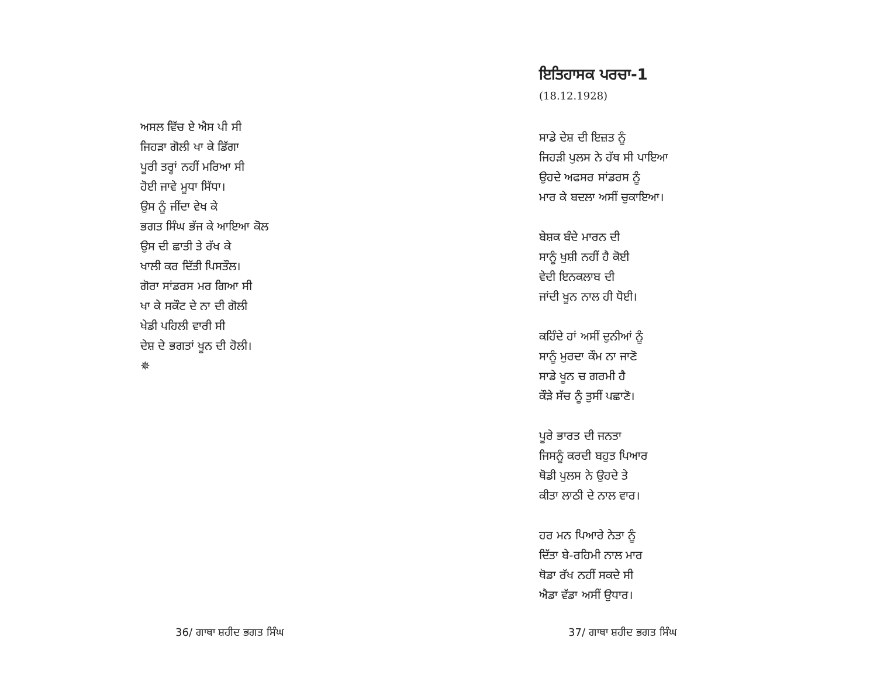ਅਸਲ ਵਿੱਚ ਏ ਐਸ ਪੀ ਸੀ
ਜਿਹੜਾ ਗੋਲੀ ਖਾ ਕੇ ਡਿੱਗਾ
ਪੂਰੀ ਤਰ੍ਹਾਂ ਨਹੀਂ ਮਰਿਆ ਸੀ
ਹੋਈ ਜਾਵੇ ਮੂਧਾ ਸਿੱਧਾ।
ਉਸ ਨੂੰ ਜੀਂਦਾ ਵੇਖ ਕੇ
ਭਗਤ ਸਿੰਘ ਭੱਜ ਕੇ ਆਇਆ ਕੋਲ
ਉਸ ਦੀ ਛਾਤੀ ਤੇ ਰੱਖ ਕੇ
ਖਾਲੀ ਕਰ ਦਿੱਤੀ ਪਿਸਤੌਲ।
ਗੋਰਾ ਸਾਂਡਰਸ ਮਰ ਗਿਆ ਸੀ
ਖਾ ਕੇ ਸਕੌਟ ਦੇ ਨਾ ਦੀ ਗੋਲੀ
ਖੇਡੀ ਪਹਿਲੀ ਵਾਰੀ ਸੀ
ਦੇਸ਼ ਦੇ ਭਗਤਾਂ ਖੂਨ ਦੀ ਹੋਲੀ।
✵
36/ ਗਾਥਾ ਸ਼ਹੀਦ ਭਗਤ ਸਿੰਘ
ਇਤਿਹਾਸਕ ਪਰਚਾ-1
(18.12.1928)
ਸਾਡੇ ਦੇਸ਼ ਦੀ ਇਜ਼ਤ ਨੂੰ
ਜਿਹੜੀ ਪੁਲਸ ਨੇ ਹੱਥ ਸੀ ਪਾਇਆ
ਉਹਦੇ ਅਫਸਰ ਸਾਂਡਰਸ ਨੂੰ
ਮਾਰ ਕੇ ਬਦਲਾ ਅਸੀਂ ਚੁਕਾਇਆ।
ਬੇਸ਼ਕ ਬੰਦੇ ਮਾਰਨ ਦੀ
ਸਾਨੂੰ ਖੁਸ਼ੀ ਨਹੀਂ ਹੈ ਕੋਈ
ਵੇਦੀ ਇਨਕਲਾਬ ਦੀ
ਜਾਂਦੀ ਖੂਨ ਨਾਲ ਹੀ ਧੋਈ।
ਕਹਿੰਦੇ ਹਾਂ ਅਸੀਂ ਦੁਨੀਆਂ ਨੂੰ
ਸਾਨੂੰ ਮੁਰਦਾ ਕੌਮ ਨਾ ਜਾਣੋ
ਸਾਡੇ ਖੂਨ ਚ ਗਰਮੀ ਹੈ
ਕੌੜੇ ਸੱਚ ਨੂੰ ਤੁਸੀਂ ਪਛਾਣੋ।
ਪੂਰੇ ਭਾਰਤ ਦੀ ਜਨਤਾ
ਜਿਸਨੂੰ ਕਰਦੀ ਬਹੁਤ ਪਿਆਰ
ਥੋਡੀ ਪੁਲਸ ਨੇ ਉਹਦੇ ਤੇ
ਕੀਤਾ ਲਾਠੀ ਦੇ ਨਾਲ ਵਾਰ।
ਹਰ ਮਨ ਪਿਆਰੇ ਨੇਤਾ ਨੂੰ
ਦਿੱਤਾ ਬੇ-ਰਹਿਮੀ ਨਾਲ ਮਾਰ
ਥੋਡਾ ਰੱਖ ਨਹੀਂ ਸਕਦੇ ਸੀ
ਐਡਾ ਵੱਡਾ ਅਸੀਂ ਉਧਾਰ।
37/ ਗਾਥਾ ਸ਼ਹੀਦ ਭਗਤ ਸਿੰਘ